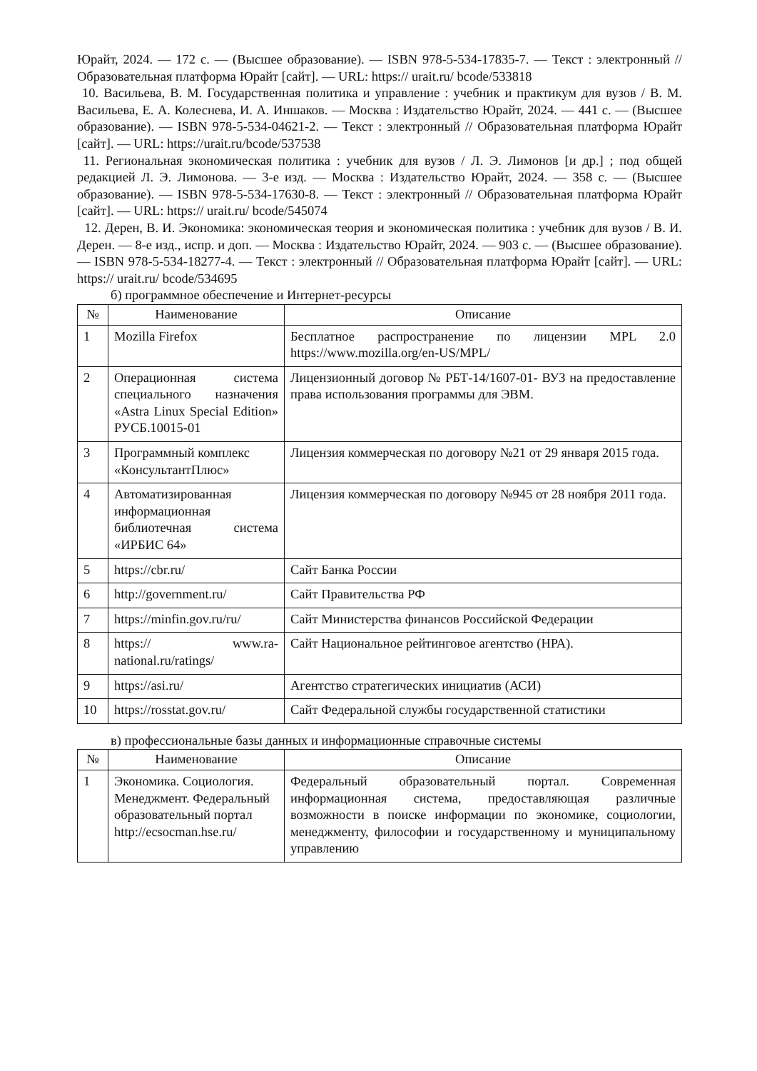Юрайт, 2024. — 172 с. — (Высшее образование). — ISBN 978-5-534-17835-7. — Текст : электронный // Образовательная платформа Юрайт [сайт]. — URL: https:// urait.ru/ bcode/533818
10. Васильева, В. М. Государственная политика и управление : учебник и практикум для вузов / В. М. Васильева, Е. А. Колеснева, И. А. Иншаков. — Москва : Издательство Юрайт, 2024. — 441 с. — (Высшее образование). — ISBN 978-5-534-04621-2. — Текст : электронный // Образовательная платформа Юрайт [сайт]. — URL: https://urait.ru/bcode/537538
11. Региональная экономическая политика : учебник для вузов / Л. Э. Лимонов [и др.] ; под общей редакцией Л. Э. Лимонова. — 3-е изд. — Москва : Издательство Юрайт, 2024. — 358 с. — (Высшее образование). — ISBN 978-5-534-17630-8. — Текст : электронный // Образовательная платформа Юрайт [сайт]. — URL: https:// urait.ru/ bcode/545074
12. Дерен, В. И. Экономика: экономическая теория и экономическая политика : учебник для вузов / В. И. Дерен. — 8-е изд., испр. и доп. — Москва : Издательство Юрайт, 2024. — 903 с. — (Высшее образование). — ISBN 978-5-534-18277-4. — Текст : электронный // Образовательная платформа Юрайт [сайт]. — URL: https:// urait.ru/ bcode/534695
б) программное обеспечение и Интернет-ресурсы
| № | Наименование | Описание |
| --- | --- | --- |
| 1 | Mozilla Firefox | Бесплатное распространение по лицензии MPL 2.0 https://www.mozilla.org/en-US/MPL/ |
| 2 | Операционная система специального назначения «Astra Linux Special Edition» РУСБ.10015-01 | Лицензионный договор № РБТ-14/1607-01- ВУЗ на предоставление права использования программы для ЭВМ. |
| 3 | Программный комплекс «КонсультантПлюс» | Лицензия коммерческая по договору №21 от 29 января 2015 года. |
| 4 | Автоматизированная информационная библиотечная система «ИРБИС 64» | Лицензия коммерческая по договору №945 от 28 ноября 2011 года. |
| 5 | https://cbr.ru/ | Сайт Банка России |
| 6 | http://government.ru/ | Сайт Правительства РФ |
| 7 | https://minfin.gov.ru/ru/ | Сайт Министерства финансов Российской Федерации |
| 8 | https:// www.ra-national.ru/ratings/ | Сайт Национальное рейтинговое агентство (НРА). |
| 9 | https://asi.ru/ | Агентство стратегических инициатив (АСИ) |
| 10 | https://rosstat.gov.ru/ | Сайт Федеральной службы государственной статистики |
в) профессиональные базы данных и информационные справочные системы
| № | Наименование | Описание |
| --- | --- | --- |
| 1 | Экономика. Социология. Менеджмент. Федеральный образовательный портал http://ecsocman.hse.ru/ | Федеральный образовательный портал. Современная информационная система, предоставляющая различные возможности в поиске информации по экономике, социологии, менеджменту, философии и государственному и муниципальному управлению |